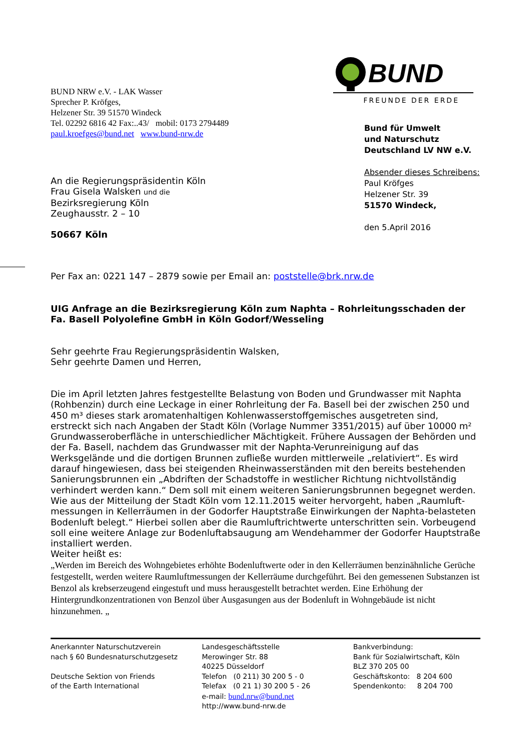BUND
FREUNDE DER ERDE
BUND NRW e.V. - LAK Wasser
Sprecher P. Kröfges,
Helzener Str. 39 51570 Windeck
Tel. 02292 6816 42 Fax:..43/ mobil: 0173 2794489
paul.kroefges@bund.net www.bund-nrw.de
Bund für Umwelt
und Naturschutz
Deutschland LV NW e.V.
Absender dieses Schreibens:
Paul Kröfges
Helzener Str. 39
51570 Windeck,
den 5.April 2016
An die Regierungspräsidentin Köln
Frau Gisela Walsken und die
Bezirksregierung Köln
Zeughausstr. 2 – 10
50667 Köln
Per Fax an: 0221 147 – 2879 sowie per Email an: poststelle@brk.nrw.de
UIG Anfrage an die Bezirksregierung Köln zum Naphta – Rohrleitungsschaden der Fa. Basell Polyolefine GmbH in Köln Godorf/Wesseling
Sehr geehrte Frau Regierungspräsidentin Walsken,
Sehr geehrte Damen und Herren,
Die im April letzten Jahres festgestellte Belastung von Boden und Grundwasser mit Naphta (Rohbenzin) durch eine Leckage in einer Rohrleitung der Fa. Basell bei der zwischen 250 und 450 m³ dieses stark aromatenhaltigen Kohlenwasserstoffgemisches ausgetreten sind, erstreckt sich nach Angaben der Stadt Köln (Vorlage Nummer 3351/2015) auf über 10000 m² Grund­wasseroberfläche in unterschiedlicher Mächtigkeit. Frühere Aussagen der Behörden und der Fa. Basell, nachdem das Grundwasser mit der Naphta-Verunreinigung auf das Werksgelände und die dortigen Brunnen zufließe wurden mittlerweile „relativiert“. Es wird darauf hingewiesen, dass bei steigenden Rheinwasserständen mit den bereits bestehenden Sanierungsbrunnen ein „Abdriften der Schadstoffe in westlicher Richtung nichtvollständig verhindert werden kann.“ Dem soll mit einem weiteren Sanierungsbrunnen begegnet werden.
Wie aus der Mitteilung der Stadt Köln vom 12.11.2015 weiter hervorgeht, haben „Raumluft­messungen in Kellerräumen in der Godorfer Hauptstraße Einwirkungen der Naphta-belasteten Bodenluft belegt.“ Hierbei sollen aber die Raumluftrichtwerte unterschritten sein. Vorbeugend soll eine weitere Anlage zur Bodenluftabsaugung am Wendehammer der Godorfer Hauptstraße installiert werden.
Weiter heißt es:
„Werden im Bereich des Wohngebietes erhöhte Bodenluftwerte oder in den Kellerräumen benzinähnliche Gerüche festgestellt, werden weitere Raumluftmessungen der Kellerräume durchgeführt. Bei den gemesse­nen Substanzen ist Benzol als krebserzeugend eingestuft und muss herausgestellt betrachtet werden. Eine Erhöhung der Hintergrundkonzentrationen von Benzol über Ausgasungen aus der Bodenluft in Wohngebäu­de ist nicht hinzunehmen. „
Anerkannter Naturschutzverein
nach § 60 Bundesnaturschutzgesetz
Deutsche Sektion von Friends
of the Earth International
Landesgeschäftsstelle
Merowinger Str. 88
40225 Düsseldorf
Telefon (0 211) 30 200 5 - 0
Telefax (0 21 1) 30 200 5 - 26
e-mail: bund.nrw@bund.net
http://www.bund-nrw.de
Bankverbindung:
Bank für Sozialwirtschaft, Köln
BLZ 370 205 00
Geschäftskonto: 8 204 600
Spendenkonto: 8 204 700